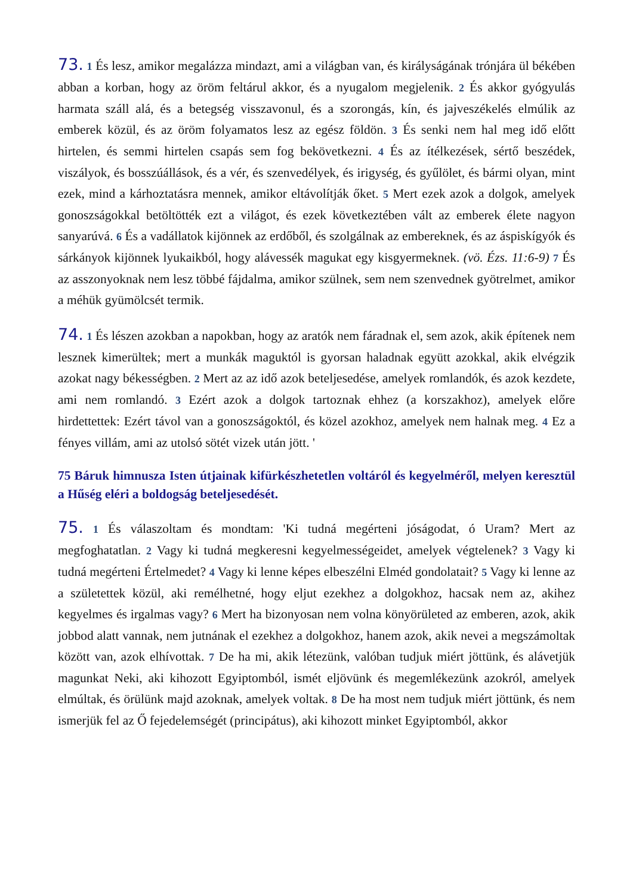73. 1 És lesz, amikor megalázza mindazt, ami a világban van, és királyságának trónjára ül békében abban a korban, hogy az öröm feltárul akkor, és a nyugalom megjelenik. 2 És akkor gyógyulás harmata száll alá, és a betegség visszavonul, és a szorongás, kín, és jajveszékelés elmúlik az emberek közül, és az öröm folyamatos lesz az egész földön. 3 És senki nem hal meg idő előtt hirtelen, és semmi hirtelen csapás sem fog bekövetkezni. 4 És az ítélkezések, sértő beszédek, viszályok, és bosszúállások, és a vér, és szenvedélyek, és irigység, és gyűlölet, és bármi olyan, mint ezek, mind a kárhoztatásra mennek, amikor eltávolítják őket. 5 Mert ezek azok a dolgok, amelyek gonoszságokkal betöltötték ezt a világot, és ezek következtében vált az emberek élete nagyon sanyarúvá. 6 És a vadállatok kijönnek az erdőből, és szolgálnak az embereknek, és az áspiskígyók és sárkányok kijönnek lyukaikból, hogy alávessék magukat egy kisgyermeknek. (vö. Ézs. 11:6-9) 7 És az asszonyoknak nem lesz többé fájdalma, amikor szülnek, sem nem szenvednek gyötrelmet, amikor a méhük gyümölcsét termik.
74. 1 És lészen azokban a napokban, hogy az aratók nem fáradnak el, sem azok, akik építenek nem lesznek kimerültek; mert a munkák maguktól is gyorsan haladnak együtt azokkal, akik elvégzik azokat nagy békességben. 2 Mert az az idő azok beteljesedése, amelyek romlandók, és azok kezdete, ami nem romlandó. 3 Ezért azok a dolgok tartoznak ehhez (a korszakhoz), amelyek előre hirdettettek: Ezért távol van a gonoszságoktól, és közel azokhoz, amelyek nem halnak meg. 4 Ez a fényes villám, ami az utolsó sötét vizek után jött. '
75 Báruk himnusza Isten útjainak kifürkészhetetlen voltáról és kegyelméről, melyen keresztül a Hűség eléri a boldogság beteljesedését.
75. 1 És válaszoltam és mondtam: 'Ki tudná megérteni jóságodat, ó Uram? Mert az megfoghatatlan. 2 Vagy ki tudná megkeresni kegyelmességeidet, amelyek végtelenek? 3 Vagy ki tudná megérteni Értelmedet? 4 Vagy ki lenne képes elbeszélni Elméd gondolatait? 5 Vagy ki lenne az a születettek közül, aki remélhetné, hogy eljut ezekhez a dolgokhoz, hacsak nem az, akihez kegyelmes és irgalmas vagy? 6 Mert ha bizonyosan nem volna könyörületed az emberen, azok, akik jobbod alatt vannak, nem jutnának el ezekhez a dolgokhoz, hanem azok, akik nevei a megszámoltak között van, azok elhívottak. 7 De ha mi, akik létezünk, valóban tudjuk miért jöttünk, és alávetjük magunkat Neki, aki kihozott Egyiptomból, ismét eljövünk és megemlékezünk azokról, amelyek elmúltak, és örülünk majd azoknak, amelyek voltak. 8 De ha most nem tudjuk miért jöttünk, és nem ismerjük fel az Ő fejedelemségét (principátus), aki kihozott minket Egyiptomból, akkor